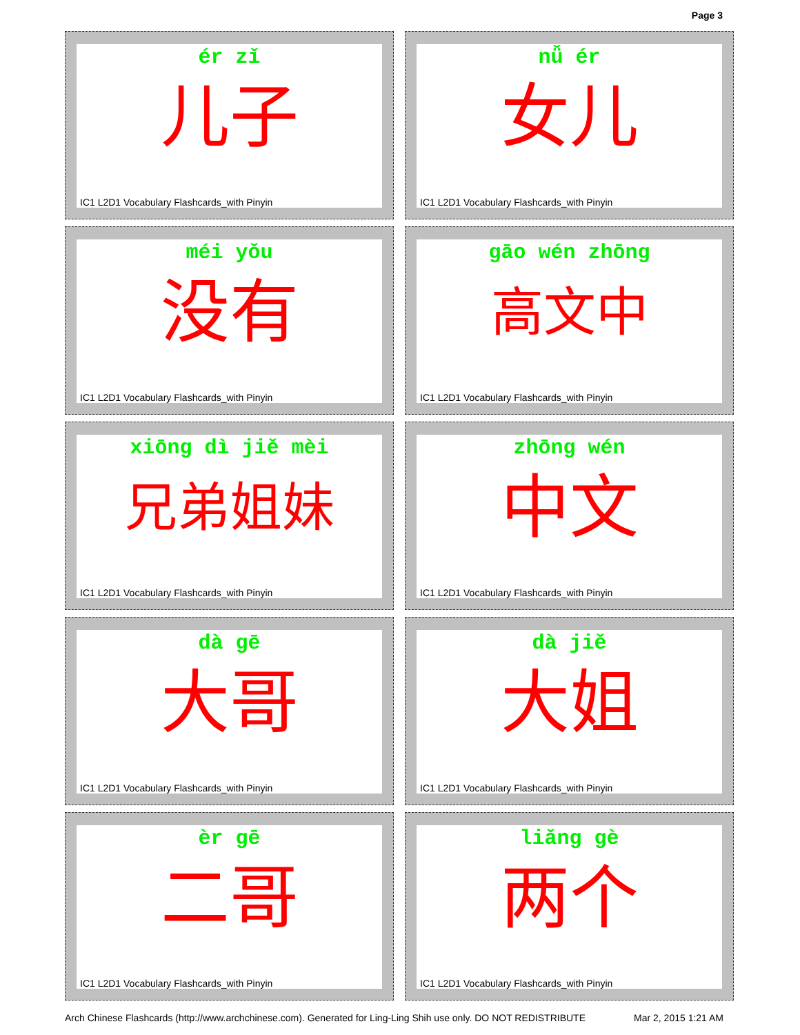Page 3
ér zǐ
儿子
IC1 L2D1 Vocabulary Flashcards_with Pinyin
nǚ ér
女儿
IC1 L2D1 Vocabulary Flashcards_with Pinyin
méi yǒu
没有
IC1 L2D1 Vocabulary Flashcards_with Pinyin
gāo wén zhōng
高文中
IC1 L2D1 Vocabulary Flashcards_with Pinyin
xiōng dì jiě mèi
兄弟姐妹
IC1 L2D1 Vocabulary Flashcards_with Pinyin
zhōng wén
中文
IC1 L2D1 Vocabulary Flashcards_with Pinyin
dà gē
大哥
IC1 L2D1 Vocabulary Flashcards_with Pinyin
dà jiě
大姐
IC1 L2D1 Vocabulary Flashcards_with Pinyin
èr gē
二哥
IC1 L2D1 Vocabulary Flashcards_with Pinyin
liǎng gè
两个
IC1 L2D1 Vocabulary Flashcards_with Pinyin
Arch Chinese Flashcards (http://www.archchinese.com). Generated for Ling-Ling Shih use only. DO NOT REDISTRIBUTE Mar 2, 2015 1:21 AM